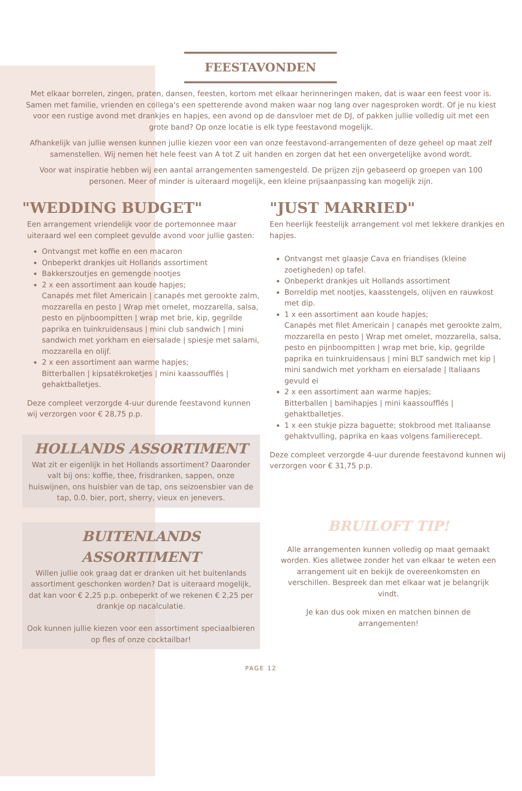FEESTAVONDEN
Met elkaar borrelen, zingen, praten, dansen, feesten, kortom met elkaar herinneringen maken, dat is waar een feest voor is. Samen met familie, vrienden en collega's een spetterende avond maken waar nog lang over nagesproken wordt. Of je nu kiest voor een rustige avond met drankjes en hapjes, een avond op de dansvloer met de DJ, of pakken jullie volledig uit met een grote band? Op onze locatie is elk type feestavond mogelijk.
Afhankelijk van jullie wensen kunnen jullie kiezen voor een van onze feestavond-arrangementen of deze geheel op maat zelf samenstellen. Wij nemen het hele feest van A tot Z uit handen en zorgen dat het een onvergetelijke avond wordt.
Voor wat inspiratie hebben wij een aantal arrangementen samengesteld. De prijzen zijn gebaseerd op groepen van 100 personen. Meer of minder is uiteraard mogelijk, een kleine prijsaanpassing kan mogelijk zijn.
"WEDDING BUDGET"
Een arrangement vriendelijk voor de portemonnee maar uiteraard wel een compleet gevulde avond voor jullie gasten:
Ontvangst met koffie en een macaron
Onbeperkt drankjes uit Hollands assortiment
Bakkerszoutjes en gemengde nootjes
2 x een assortiment aan koude hapjes;
Canapés met filet Americain | canapés met gerookte zalm, mozzarella en pesto | Wrap met omelet, mozzarella, salsa, pesto en pijnboompitten | wrap met brie, kip, gegrilde paprika en tuinkruidensaus | mini club sandwich | mini sandwich met yorkham en eiersalade | spiesje met salami, mozzarella en olijf.
2 x een assortiment aan warme hapjes;
Bitterballen | kipsatékroketjes | mini kaassoufflés | gehaktballetjes.
Deze compleet verzorgde 4-uur durende feestavond kunnen wij verzorgen voor € 28,75 p.p.
HOLLANDS ASSORTIMENT
Wat zit er eigenlijk in het Hollands assortiment? Daaronder valt bij ons: koffie, thee, frisdranken, sappen, onze huiswijnen, ons huisbier van de tap, ons seizoensbier van de tap, 0.0. bier, port, sherry, vieux en jenevers.
BUITENLANDS ASSORTIMENT
Willen jullie ook graag dat er dranken uit het buitenlands assortiment geschonken worden? Dat is uiteraard mogelijk, dat kan voor € 2,25 p.p. onbeperkt of we rekenen € 2,25 per drankje op nacalculatie.
Ook kunnen jullie kiezen voor een assortiment speciaalbieren op fles of onze cocktailbar!
"JUST MARRIED"
Een heerlijk feestelijk arrangement vol met lekkere drankjes en hapjes.
Ontvangst met glaasje Cava en friandises (kleine zoetigheden) op tafel.
Onbeperkt drankjes uit Hollands assortiment
Borreldip met nootjes, kaasstengels, olijven en rauwkost met dip.
1 x een assortiment aan koude hapjes;
Canapés met filet Americain | canapés met gerookte zalm, mozzarella en pesto | Wrap met omelet, mozzarella, salsa, pesto en pijnboompitten | wrap met brie, kip, gegrilde paprika en tuinkruidensaus | mini BLT sandwich met kip | mini sandwich met yorkham en eiersalade | Italiaans gevuld ei
2 x een assortiment aan warme hapjes;
Bitterballen | bamihapjes | mini kaassoufflés | gehaktballetjes.
1 x een stukje pizza baguette; stokbrood met Italiaanse gehaktvulling, paprika en kaas volgens familierecept.
Deze compleet verzorgde 4-uur durende feestavond kunnen wij verzorgen voor € 31,75 p.p.
BRUILOFT TIP!
Alle arrangementen kunnen volledig op maat gemaakt worden. Kies alletwee zonder het van elkaar te weten een arrangement uit en bekijk de overeenkomsten en verschillen. Bespreek dan met elkaar wat je belangrijk vindt.
Je kan dus ook mixen en matchen binnen de arrangementen!
PAGE 12